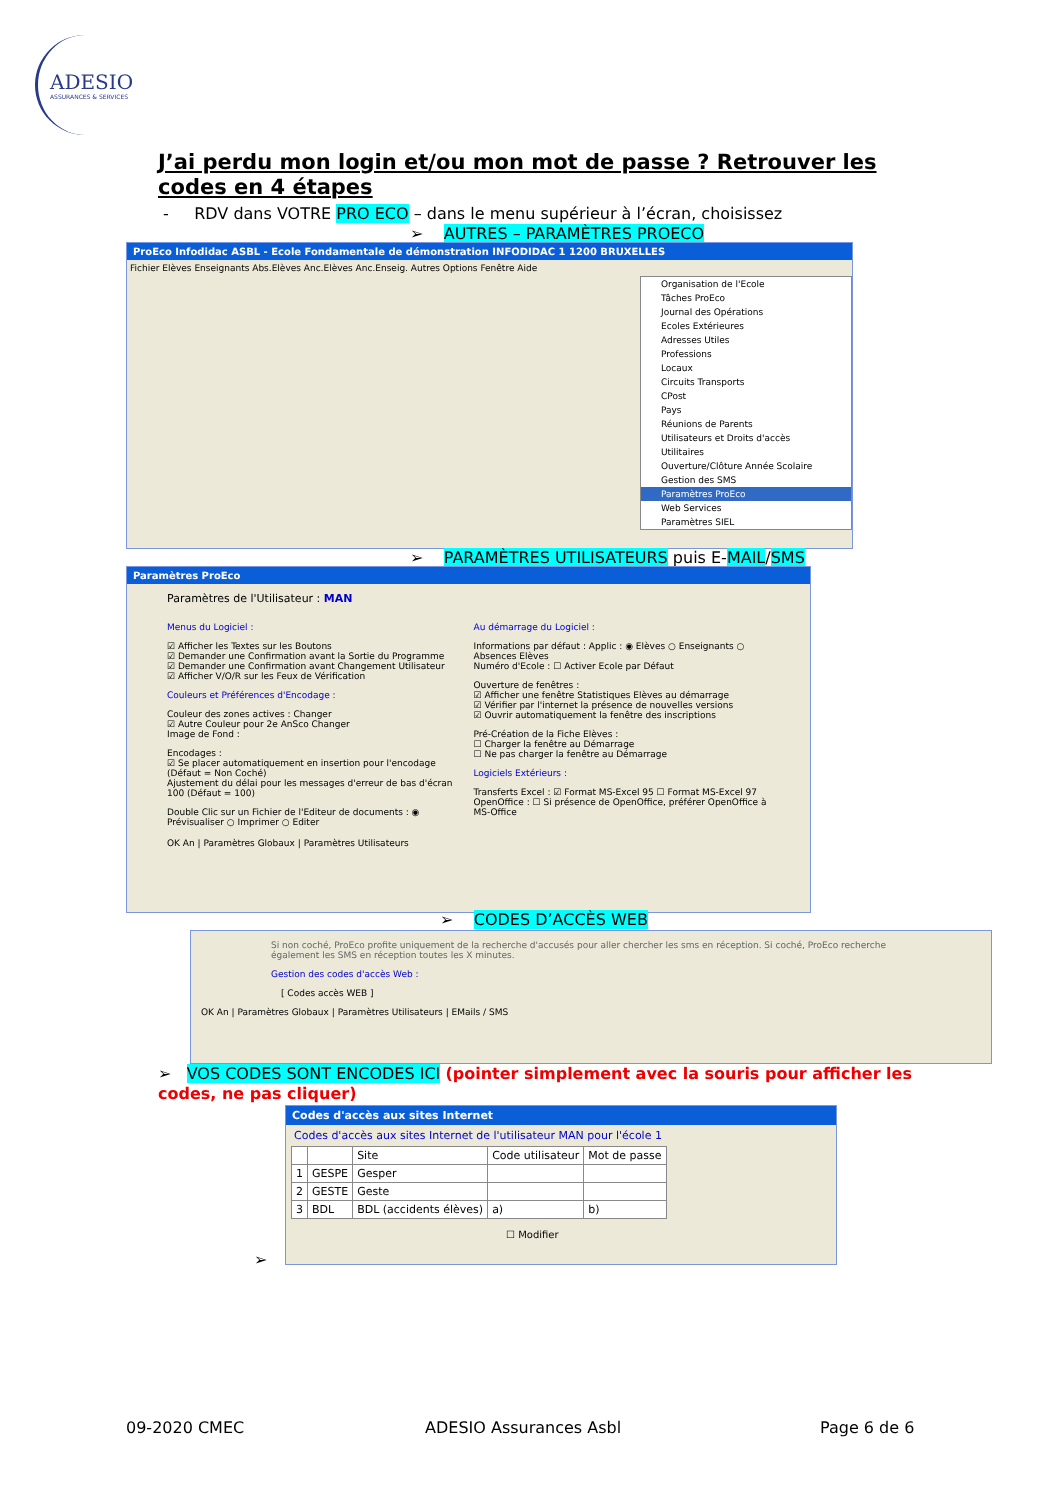ADESIO
ASSURANCES & SERVICES
J’ai perdu mon login et/ou mon mot de passe ? Retrouver les codes en 4 étapes
- RDV dans VOTRE PRO ECO – dans le menu supérieur à l’écran, choisissez
➢ AUTRES – PARAMÈTRES PROECO
ProEco Infodidac ASBL - Ecole Fondamentale de démonstration INFODIDAC 1 1200 BRUXELLES
Fichier Elèves Enseignants Abs.Elèves Anc.Elèves Anc.Enseig. Autres Options Fenêtre Aide
Organisation de l'Ecole
Tâches ProEco
Journal des Opérations
Ecoles Extérieures
Adresses Utiles
Professions
Locaux
Circuits Transports
CPost
Pays
Réunions de Parents
Utilisateurs et Droits d'accès
Utilitaires
Ouverture/Clôture Année Scolaire
Gestion des SMS
Paramètres ProEco
Web Services
Paramètres SIEL
➢ PARAMÈTRES UTILISATEURS puis E-MAIL/SMS
Paramètres ProEco
Paramètres de l'Utilisateur : MAN
Menus du Logiciel :
☑ Afficher les Textes sur les Boutons
☑ Demander une Confirmation avant la Sortie du Programme
☑ Demander une Confirmation avant Changement Utilisateur
☑ Afficher V/O/R sur les Feux de Vérification
Couleurs et Préférences d'Encodage :
Couleur des zones actives : Changer
☑ Autre Couleur pour 2e AnSco Changer
Image de Fond :
Encodages :
☑ Se placer automatiquement en insertion pour l'encodage (Défaut = Non Coché)
Ajustement du délai pour les messages d'erreur de bas d'écran 100 (Défaut = 100)
Double Clic sur un Fichier de l'Editeur de documents : ◉ Prévisualiser ○ Imprimer ○ Editer
Au démarrage du Logiciel :
Informations par défaut : Applic : ◉ Elèves ○ Enseignants ○ Absences Elèves
Numéro d'Ecole : ☐ Activer Ecole par Défaut
Ouverture de fenêtres :
☑ Afficher une fenêtre Statistiques Elèves au démarrage
☑ Vérifier par l'internet la présence de nouvelles versions
☑ Ouvrir automatiquement la fenêtre des inscriptions
Pré-Création de la Fiche Elèves :
☐ Charger la fenêtre au Démarrage
☐ Ne pas charger la fenêtre au Démarrage
Logiciels Extérieurs :
Transferts Excel : ☑ Format MS-Excel 95 ☐ Format MS-Excel 97
OpenOffice : ☐ Si présence de OpenOffice, préférer OpenOffice à MS-Office
OK An | Paramètres Globaux | Paramètres Utilisateurs
➢ CODES D’ACCÈS WEB
Si non coché, ProEco profite uniquement de la recherche d'accusés pour aller chercher les sms en réception. Si coché, ProEco recherche également les SMS en réception toutes les X minutes.
Gestion des codes d'accès Web :
[ Codes accès WEB ]
OK An | Paramètres Globaux | Paramètres Utilisateurs | EMails / SMS
➢ VOS CODES SONT ENCODES ICI (pointer simplement avec la souris pour afficher les codes, ne pas cliquer)
Codes d'accès aux sites Internet
Codes d'accès aux sites Internet de l'utilisateur MAN pour l'école 1
| | | Site | Code utilisateur | Mot de passe |
| --- | --- | --- | --- | --- |
| 1 | GESPE | Gesper | | |
| 2 | GESTE | Geste | | |
| 3 | BDL | BDL (accidents élèves) | a) | b) |
☐ Modifier
➢
09-2020 CMEC ADESIO Assurances Asbl Page 6 de 6